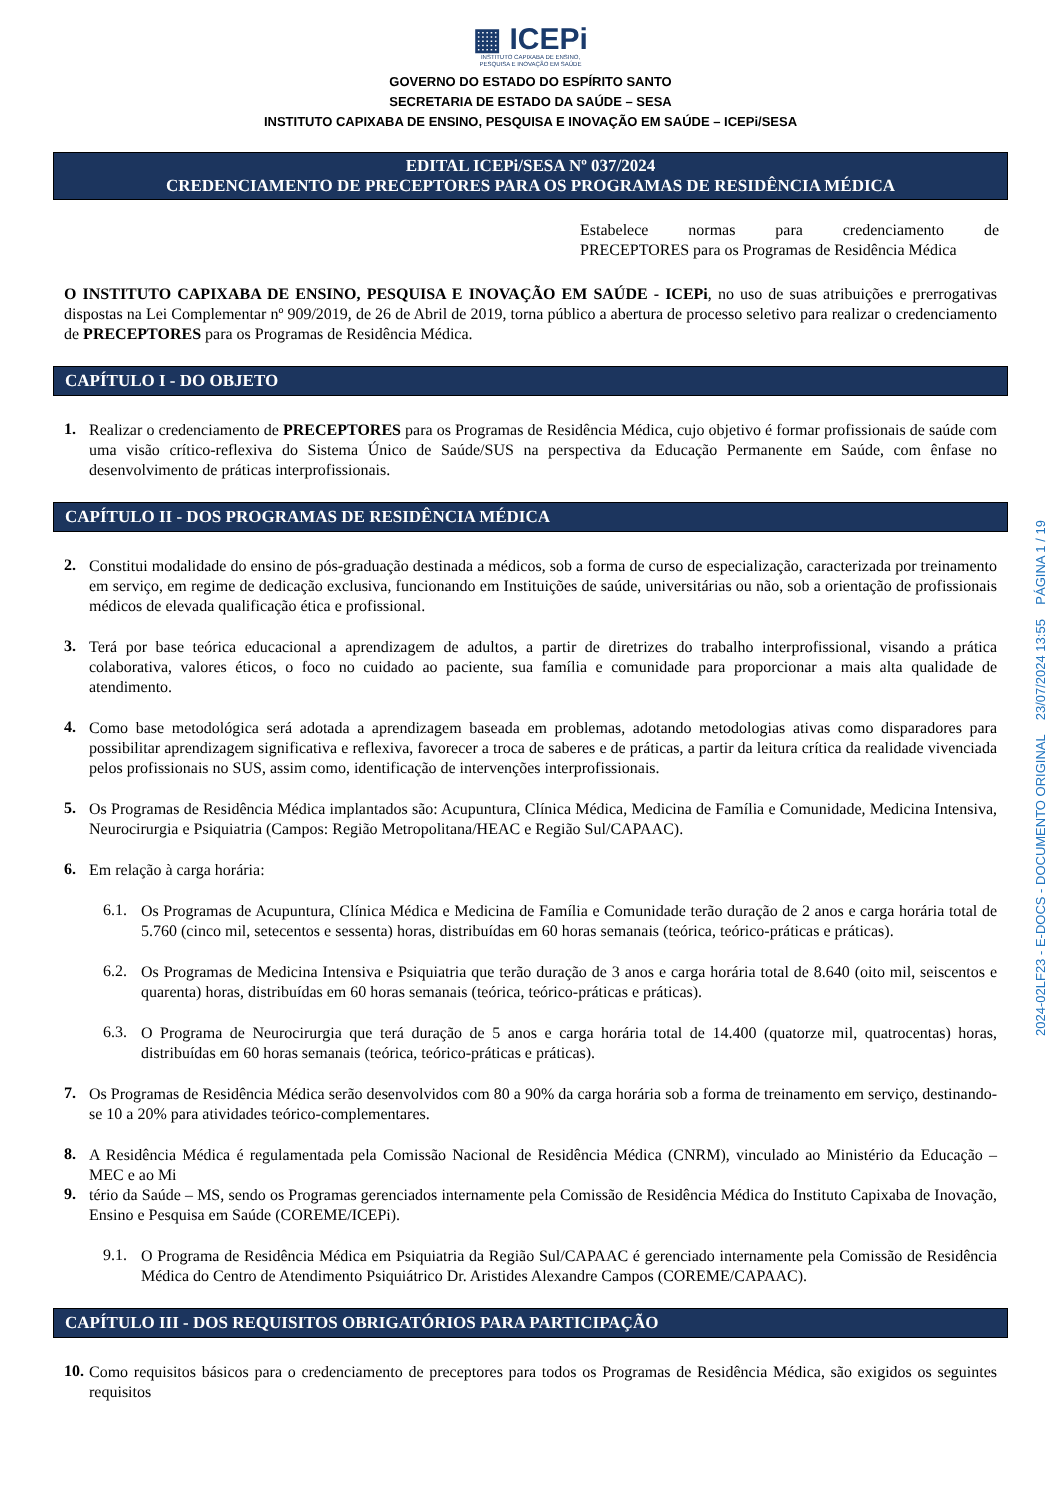▦ ICEPi
INSTITUTO CAPIXABA DE ENSINO,
PESQUISA E INOVAÇÃO EM SAÚDE
GOVERNO DO ESTADO DO ESPÍRITO SANTO
SECRETARIA DE ESTADO DA SAÚDE – SESA
INSTITUTO CAPIXABA DE ENSINO, PESQUISA E INOVAÇÃO EM SAÚDE – ICEPi/SESA
EDITAL ICEPi/SESA Nº 037/2024
CREDENCIAMENTO DE PRECEPTORES PARA OS PROGRAMAS DE RESIDÊNCIA MÉDICA
Estabelece normas para credenciamento de
PRECEPTORES para os Programas de Residência Médica
O INSTITUTO CAPIXABA DE ENSINO, PESQUISA E INOVAÇÃO EM SAÚDE - ICEPi, no uso de suas atribuições e prerrogativas dispostas na Lei Complementar nº 909/2019, de 26 de Abril de 2019, torna público a abertura de processo seletivo para realizar o credenciamento de PRECEPTORES para os Programas de Residência Médica.
CAPÍTULO I - DO OBJETO
1.
Realizar o credenciamento de PRECEPTORES para os Programas de Residência Médica, cujo objetivo é formar profissionais de saúde com uma visão crítico-reflexiva do Sistema Único de Saúde/SUS na perspectiva da Educação Permanente em Saúde, com ênfase no desenvolvimento de práticas interprofissionais.
CAPÍTULO II - DOS PROGRAMAS DE RESIDÊNCIA MÉDICA
2.
Constitui modalidade do ensino de pós-graduação destinada a médicos, sob a forma de curso de especialização, caracterizada por treinamento em serviço, em regime de dedicação exclusiva, funcionando em Instituições de saúde, universitárias ou não, sob a orientação de profissionais médicos de elevada qualificação ética e profissional.
3.
Terá por base teórica educacional a aprendizagem de adultos, a partir de diretrizes do trabalho interprofissional, visando a prática colaborativa, valores éticos, o foco no cuidado ao paciente, sua família e comunidade para proporcionar a mais alta qualidade de atendimento.
4.
Como base metodológica será adotada a aprendizagem baseada em problemas, adotando metodologias ativas como disparadores para possibilitar aprendizagem significativa e reflexiva, favorecer a troca de saberes e de práticas, a partir da leitura crítica da realidade vivenciada pelos profissionais no SUS, assim como, identificação de intervenções interprofissionais.
5.
Os Programas de Residência Médica implantados são: Acupuntura, Clínica Médica, Medicina de Família e Comunidade, Medicina Intensiva, Neurocirurgia e Psiquiatria (Campos: Região Metropolitana/HEAC e Região Sul/CAPAAC).
6.
Em relação à carga horária:
6.1.
Os Programas de Acupuntura, Clínica Médica e Medicina de Família e Comunidade terão duração de 2 anos e carga horária total de 5.760 (cinco mil, setecentos e sessenta) horas, distribuídas em 60 horas semanais (teórica, teórico-práticas e práticas).
6.2.
Os Programas de Medicina Intensiva e Psiquiatria que terão duração de 3 anos e carga horária total de 8.640 (oito mil, seiscentos e quarenta) horas, distribuídas em 60 horas semanais (teórica, teórico-práticas e práticas).
6.3.
O Programa de Neurocirurgia que terá duração de 5 anos e carga horária total de 14.400 (quatorze mil, quatrocentas) horas, distribuídas em 60 horas semanais (teórica, teórico-práticas e práticas).
7.
Os Programas de Residência Médica serão desenvolvidos com 80 a 90% da carga horária sob a forma de treinamento em serviço, destinando-se 10 a 20% para atividades teórico-complementares.
8.
A Residência Médica é regulamentada pela Comissão Nacional de Residência Médica (CNRM), vinculado ao Ministério da Educação – MEC e ao Mi
9.
tério da Saúde – MS, sendo os Programas gerenciados internamente pela Comissão de Residência Médica do Instituto Capixaba de Inovação, Ensino e Pesquisa em Saúde (COREME/ICEPi).
9.1.
O Programa de Residência Médica em Psiquiatria da Região Sul/CAPAAC é gerenciado internamente pela Comissão de Residência Médica do Centro de Atendimento Psiquiátrico Dr. Aristides Alexandre Campos (COREME/CAPAAC).
CAPÍTULO III - DOS REQUISITOS OBRIGATÓRIOS PARA PARTICIPAÇÃO
10.
Como requisitos básicos para o credenciamento de preceptores para todos os Programas de Residência Médica, são exigidos os seguintes requisitos
2024-02LF23 - E-DOCS - DOCUMENTO ORIGINAL 23/07/2024 13:55 PÁGINA 1 / 19